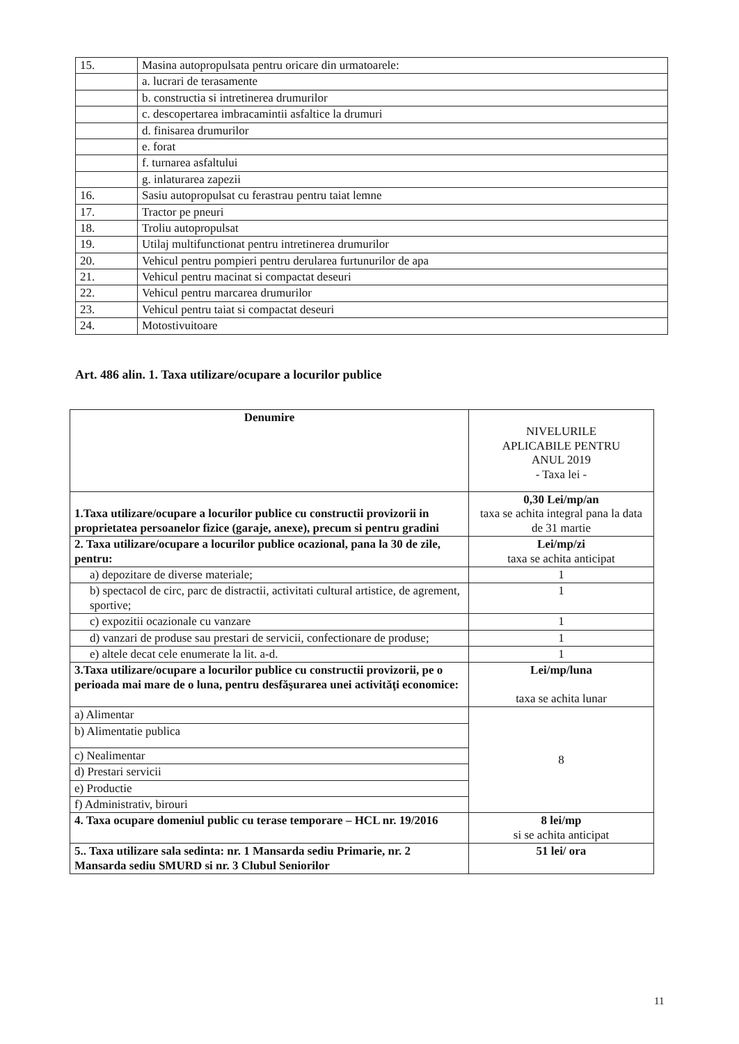| 15. | Masina autopropulsata pentru oricare din urmatoarele: |
| | a. lucrari de terasamente |
| | b. constructia si intretinerea drumurilor |
| | c. descopertarea imbracamintii asfaltice la drumuri |
| | d. finisarea drumurilor |
| | e. forat |
| | f. turnarea asfaltului |
| | g. inlaturarea zapezii |
| 16. | Sasiu autopropulsat cu ferastrau pentru taiat lemne |
| 17. | Tractor pe pneuri |
| 18. | Troliu autopropulsat |
| 19. | Utilaj multifunctionat pentru intretinerea drumurilor |
| 20. | Vehicul pentru pompieri pentru derularea furtunurilor de apa |
| 21. | Vehicul pentru macinat si compactat deseuri |
| 22. | Vehicul pentru marcarea drumurilor |
| 23. | Vehicul pentru taiat si compactat deseuri |
| 24. | Motostivuitoare |
Art. 486 alin. 1. Taxa utilizare/ocupare a locurilor publice
| Denumire | NIVELURILE APLICABILE PENTRU ANUL 2019 - Taxa lei - |
| 1.Taxa utilizare/ocupare a locurilor publice cu constructii provizorii in proprietatea persoanelor fizice (garaje, anexe), precum si pentru gradini | 0,30 Lei/mp/an taxa se achita integral pana la data de 31 martie |
| 2. Taxa utilizare/ocupare a locurilor publice ocazional, pana la 30 de zile, pentru: | Lei/mp/zi taxa se achita anticipat |
| a) depozitare de diverse materiale; | 1 |
| b) spectacol de circ, parc de distractii, activitati cultural artistice, de agrement, sportive; | 1 |
| c) expozitii ocazionale cu vanzare | 1 |
| d) vanzari de produse sau prestari de servicii, confectionare de produse; | 1 |
| e) altele decat cele enumerate la lit. a-d. | 1 |
| 3.Taxa utilizare/ocupare a locurilor publice cu constructii provizorii, pe o perioada mai mare de o luna, pentru desfăşurarea unei activităţi economice: | Lei/mp/luna taxa se achita lunar |
| a) Alimentar | 8 |
| b) Alimentatie publica | |
| c) Nealimentar | |
| d) Prestari servicii | |
| e) Productie | |
| f) Administrativ, birouri | |
| 4. Taxa ocupare domeniul public cu terase temporare – HCL nr. 19/2016 | 8 lei/mp si se achita anticipat |
| 5.. Taxa utilizare sala sedinta: nr. 1 Mansarda sediu Primarie, nr. 2 Mansarda sediu SMURD si nr. 3 Clubul Seniorilor | 51 lei/ ora |
11